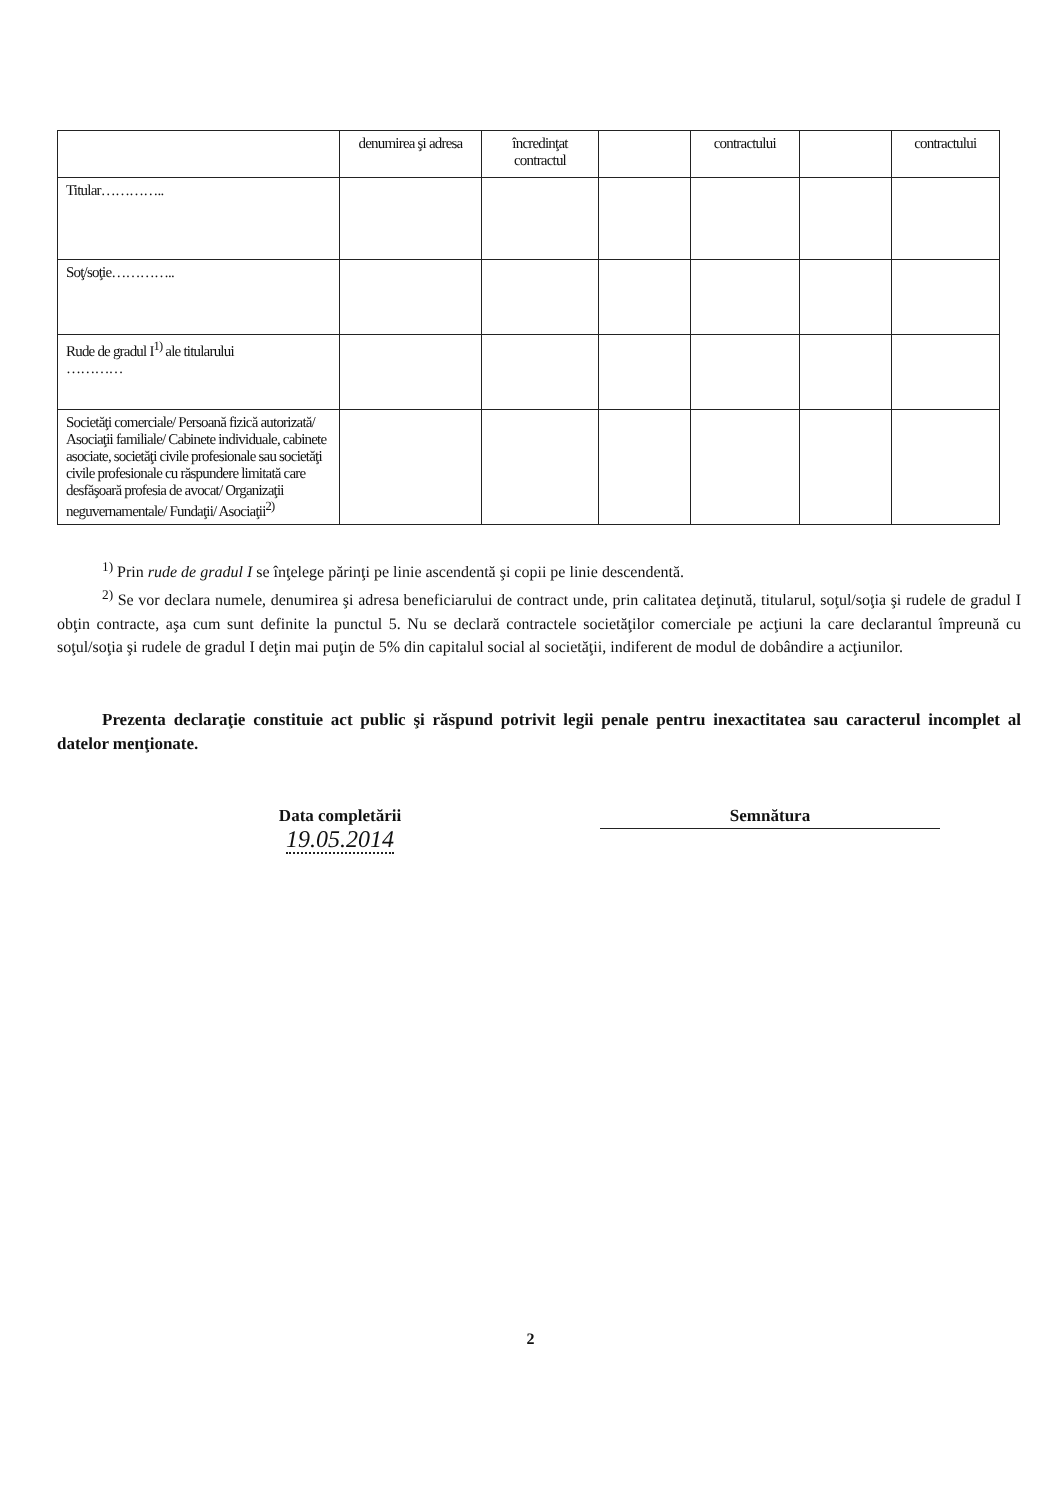| | denumirea şi adresa | încredinţat contractul | | contractului | | contractului |
| --- | --- | --- | --- | --- | --- | --- |
| Titular………….. | | | | | | |
| Soţ/soţie………….. | | | | | | |
| Rude de gradul I<sup>1)</sup> ale titularului ………… | | | | | | |
| Societăţi comerciale/ Persoană fizică autorizată/ Asociaţii familiale/ Cabinete individuale, cabinete asociate, societăţi civile profesionale sau societăţi civile profesionale cu răspundere limitată care desfăşoară profesia de avocat/ Organizaţii neguvernamentale/ Fundaţii/ Asociaţii<sup>2)</sup> | | | | | | |
<sup>1)</sup> Prin rude de gradul I se înţelege părinţi pe linie ascendentă şi copii pe linie descendentă.
<sup>2)</sup> Se vor declara numele, denumirea şi adresa beneficiarului de contract unde, prin calitatea deţinută, titularul, soţul/soţia şi rudele de gradul I obţin contracte, aşa cum sunt definite la punctul 5. Nu se declară contractele societăţilor comerciale pe acţiuni la care declarantul împreună cu soţul/soţia şi rudele de gradul I deţin mai puţin de 5% din capitalul social al societăţii, indiferent de modul de dobândire a acţiunilor.
Prezenta declaraţie constituie act public şi răspund potrivit legii penale pentru inexactitatea sau caracterul incomplet al datelor menţionate.
Data completării
19.05.2014
Semnătura
2